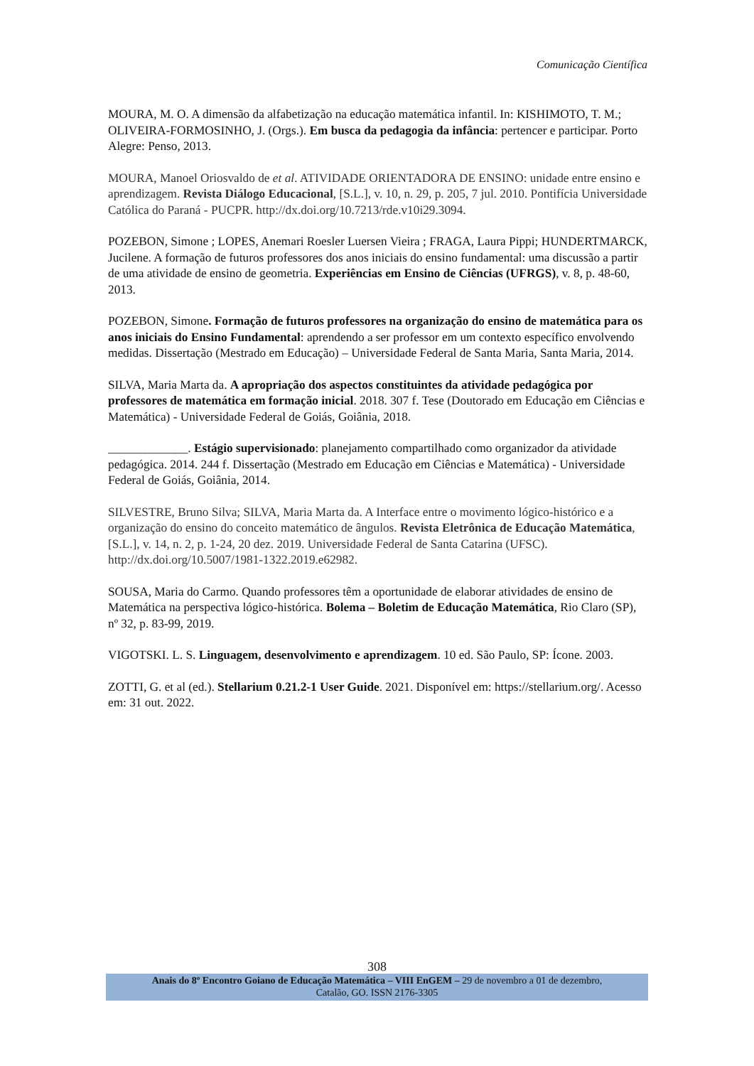Comunicação Científica
MOURA, M. O. A dimensão da alfabetização na educação matemática infantil. In: KISHIMOTO, T. M.; OLIVEIRA-FORMOSINHO, J. (Orgs.). Em busca da pedagogia da infância: pertencer e participar. Porto Alegre: Penso, 2013.
MOURA, Manoel Oriosvaldo de et al. ATIVIDADE ORIENTADORA DE ENSINO: unidade entre ensino e aprendizagem. Revista Diálogo Educacional, [S.L.], v. 10, n. 29, p. 205, 7 jul. 2010. Pontifícia Universidade Católica do Paraná - PUCPR. http://dx.doi.org/10.7213/rde.v10i29.3094.
POZEBON, Simone ; LOPES, Anemari Roesler Luersen Vieira ; FRAGA, Laura Pippi; HUNDERTMARCK, Jucilene. A formação de futuros professores dos anos iniciais do ensino fundamental: uma discussão a partir de uma atividade de ensino de geometria. Experiências em Ensino de Ciências (UFRGS), v. 8, p. 48-60, 2013.
POZEBON, Simone. Formação de futuros professores na organização do ensino de matemática para os anos iniciais do Ensino Fundamental: aprendendo a ser professor em um contexto específico envolvendo medidas. Dissertação (Mestrado em Educação) – Universidade Federal de Santa Maria, Santa Maria, 2014.
SILVA, Maria Marta da. A apropriação dos aspectos constituintes da atividade pedagógica por professores de matemática em formação inicial. 2018. 307 f. Tese (Doutorado em Educação em Ciências e Matemática) - Universidade Federal de Goiás, Goiânia, 2018.
_____________. Estágio supervisionado: planejamento compartilhado como organizador da atividade pedagógica. 2014. 244 f. Dissertação (Mestrado em Educação em Ciências e Matemática) - Universidade Federal de Goiás, Goiânia, 2014.
SILVESTRE, Bruno Silva; SILVA, Maria Marta da. A Interface entre o movimento lógico-histórico e a organização do ensino do conceito matemático de ângulos. Revista Eletrônica de Educação Matemática, [S.L.], v. 14, n. 2, p. 1-24, 20 dez. 2019. Universidade Federal de Santa Catarina (UFSC). http://dx.doi.org/10.5007/1981-1322.2019.e62982.
SOUSA, Maria do Carmo. Quando professores têm a oportunidade de elaborar atividades de ensino de Matemática na perspectiva lógico-histórica. Bolema – Boletim de Educação Matemática, Rio Claro (SP), nº 32, p. 83-99, 2019.
VIGOTSKI. L. S. Linguagem, desenvolvimento e aprendizagem. 10 ed. São Paulo, SP: Ícone. 2003.
ZOTTI, G. et al (ed.). Stellarium 0.21.2-1 User Guide. 2021. Disponível em: https://stellarium.org/. Acesso em: 31 out. 2022.
308
Anais do 8º Encontro Goiano de Educação Matemática – VIII EnGEM – 29 de novembro a 01 de dezembro,
Catalão, GO. ISSN 2176-3305